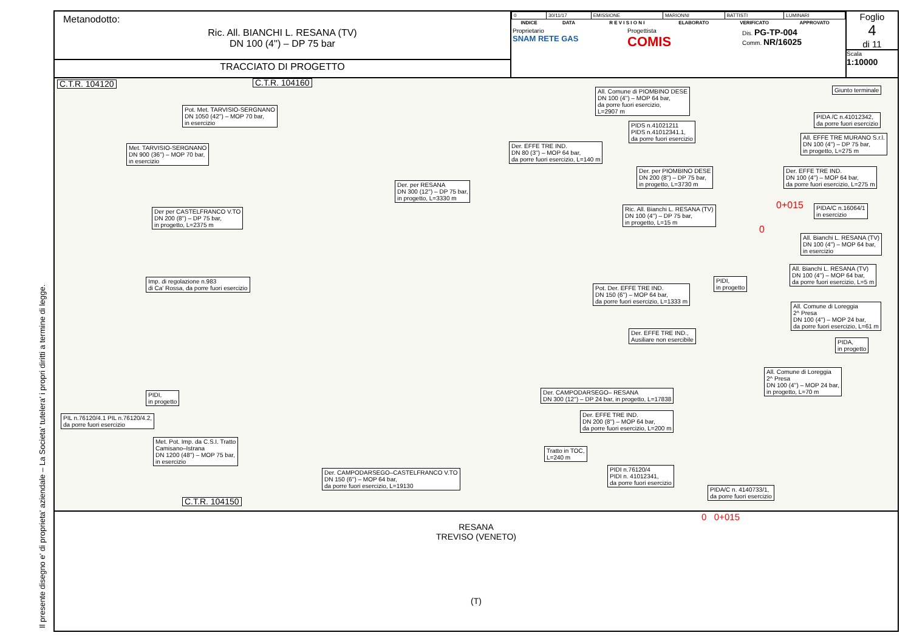Il presente disegno e' di proprieta' aziendale – La Societa' tutelera' i propri diritti a termine di legge.
Metanodotto:
Ric. All. BIANCHI L. RESANA (TV)
DN 100 (4'') – DP 75 bar
TRACCIATO DI PROGETTO
| 0 | 30/11/17 | EMISSIONE | MARIONNI | BATTISTI | LUMINARI |
| INDICE | DATA | R E V I S I O N I | ELABORATO | VERIFICATO | APPROVATO |
Proprietario
SNAM RETE GAS
Progettista
COMIS
Dis. PG-TP-004
Comm. NR/16025
Foglio
4
di 11
Scala
1:10000
C.T.R. 104120 C.T.R. 104160
Pot. Met. TARVISIO-SERGNANO
DN 1050 (42'') – MOP 70 bar,
in esercizio
Met. TARVISIO-SERGNANO
DN 900 (36'') – MOP 70 bar,
in esercizio
Der per CASTELFRANCO V.TO
DN 200 (8'') – DP 75 bar,
in progetto, L=2375 m
Imp. di regolazione n.983
di Ca' Rossa, da porre fuori esercizio
Der. per RESANA
DN 300 (12'') – DP 75 bar,
in progetto, L=3330 m
All. Comune di PIOMBINO DESE
DN 100 (4'') – MOP 64 bar,
da porre fuori esercizio,
L=2907 m
PIDS n.41021211
PIDS n.41012341.1,
da porre fuori esercizio
Der. EFFE TRE IND.
DN 80 (3'') – MOP 64 bar,
da porre fuori esercizio, L=140 m
Der. per PIOMBINO DESE
DN 200 (8'') – DP 75 bar,
in progetto, L=3730 m
Giunto terminale
PIDA /C n.41012342,
da porre fuori esercizio
All. EFFE TRE MURANO S.r.l.
DN 100 (4'') – DP 75 bar,
in progetto, L=275 m
Der. EFFE TRE IND.
DN 100 (4'') – MOP 64 bar,
da porre fuori esercizio, L=275 m
PIDA/C n.16064/1
in esercizio
Ric. All. Bianchi L. RESANA (TV)
DN 100 (4'') – DP 75 bar,
in progetto, L=15 m
All. Bianchi L. RESANA (TV)
DN 100 (4'') – MOP 64 bar,
in esercizio
All. Bianchi L. RESANA (TV)
DN 100 (4'') – MOP 64 bar,
da porre fuori esercizio, L=5 m
PIDI,
in progetto
Pot. Der. EFFE TRE IND.
DN 150 (6'') – MOP 64 bar,
da porre fuori esercizio, L=1333 m
All. Comune di Loreggia
2^ Presa
DN 100 (4'') – MOP 24 bar,
da porre fuori esercizio, L=61 m
Der. EFFE TRE IND.,
Ausiliare non esercibile
PIDA,
in progetto
All. Comune di Loreggia
2^ Presa
DN 100 (4'') – MOP 24 bar,
in progetto, L=70 m
Der. CAMPODARSEGO– RESANA
DN 300 (12'') – DP 24 bar, in progetto, L=17838
Der. EFFE TRE IND.
DN 200 (8'') – MOP 64 bar,
da porre fuori esercizio, L=200 m
PIDI,
in progetto
PIL n.76120/4.1 PIL n.76120/4.2,
da porre fuori esercizio
Met. Pot. Imp. da C.S.I. Tratto
Camisano–Istrana
DN 1200 (48'') – MOP 75 bar,
in esercizio
Tratto in TOC,
L=240 m
PIDI n.76120/4
PIDI n. 41012341,
da porre fuori esercizio
Der. CAMPODARSEGO–CASTELFRANCO V.TO
DN 150 (6'') – MOP 64 bar,
da porre fuori esercizio, L=19130
PIDA/C n. 4140733/1,
da porre fuori esercizio
C.T.R. 104150
0+015
0
0 0+015
RESANA
TREVISO (VENETO)
(T)